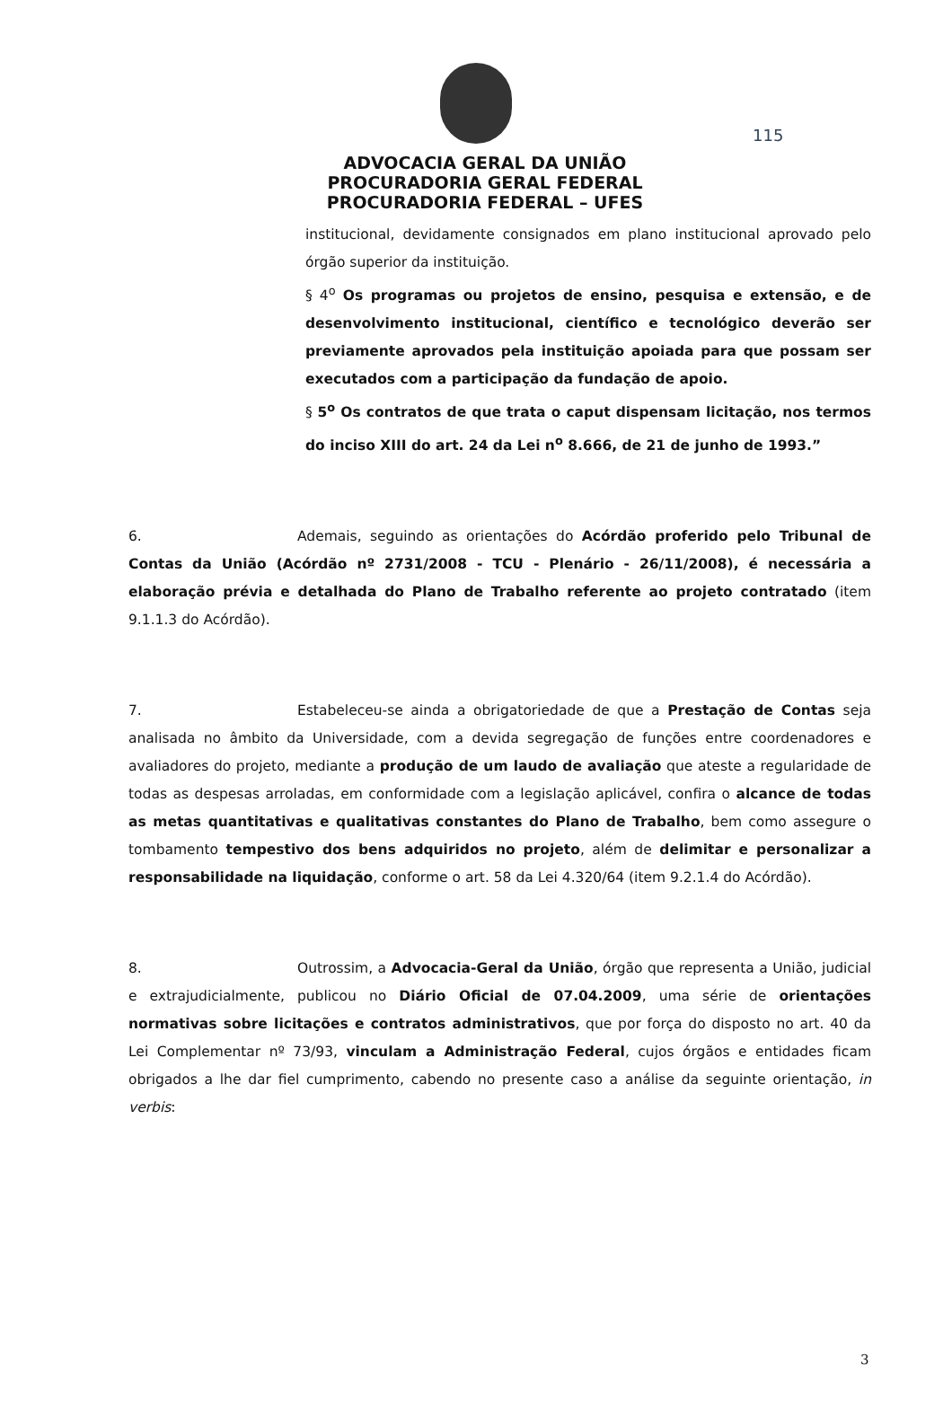115
ADVOCACIA GERAL DA UNIÃO
PROCURADORIA GERAL FEDERAL
PROCURADORIA FEDERAL – UFES
institucional, devidamente consignados em plano institucional aprovado pelo órgão superior da instituição.
§ 4<sup>o</sup> Os programas ou projetos de ensino, pesquisa e extensão, e de desenvolvimento institucional, científico e tecnológico deverão ser previamente aprovados pela instituição apoiada para que possam ser executados com a participação da fundação de apoio.
§ 5<sup>o</sup> Os contratos de que trata o caput dispensam licitação, nos termos do inciso XIII do art. 24 da Lei n<sup>o</sup> 8.666, de 21 de junho de 1993.”
6. Ademais, seguindo as orientações do Acórdão proferido pelo Tribunal de Contas da União (Acórdão nº 2731/2008 - TCU - Plenário - 26/11/2008), é necessária a elaboração prévia e detalhada do Plano de Trabalho referente ao projeto contratado (item 9.1.1.3 do Acórdão).
7. Estabeleceu-se ainda a obrigatoriedade de que a Prestação de Contas seja analisada no âmbito da Universidade, com a devida segregação de funções entre coordenadores e avaliadores do projeto, mediante a produção de um laudo de avaliação que ateste a regularidade de todas as despesas arroladas, em conformidade com a legislação aplicável, confira o alcance de todas as metas quantitativas e qualitativas constantes do Plano de Trabalho, bem como assegure o tombamento tempestivo dos bens adquiridos no projeto, além de delimitar e personalizar a responsabilidade na liquidação, conforme o art. 58 da Lei 4.320/64 (item 9.2.1.4 do Acórdão).
8. Outrossim, a Advocacia-Geral da União, órgão que representa a União, judicial e extrajudicialmente, publicou no Diário Oficial de 07.04.2009, uma série de orientações normativas sobre licitações e contratos administrativos, que por força do disposto no art. 40 da Lei Complementar nº 73/93, vinculam a Administração Federal, cujos órgãos e entidades ficam obrigados a lhe dar fiel cumprimento, cabendo no presente caso a análise da seguinte orientação, in verbis:
3